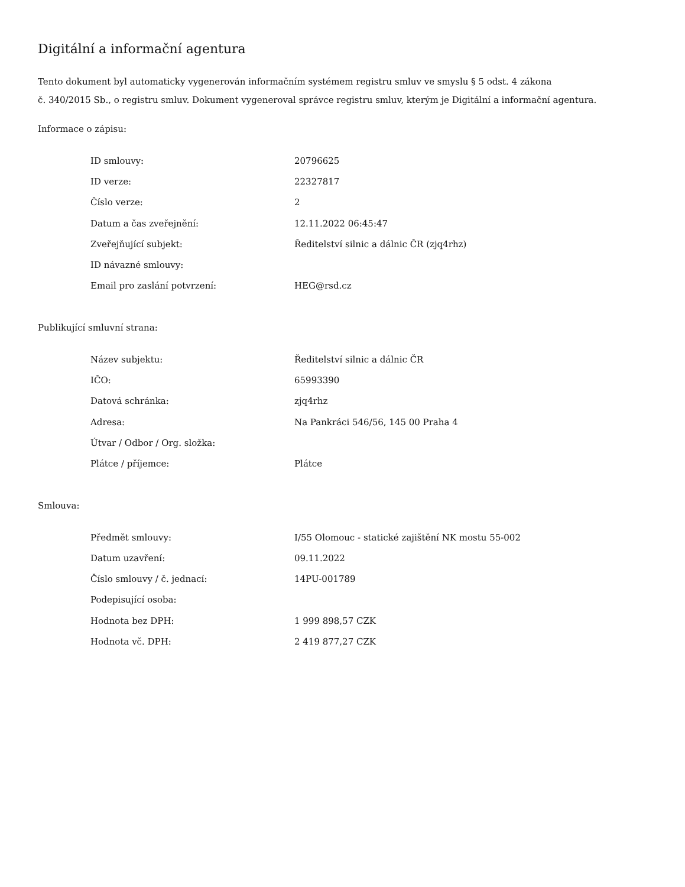Digitální a informační agentura
Tento dokument byl automaticky vygenerován informačním systémem registru smluv ve smyslu § 5 odst. 4 zákona
č. 340/2015 Sb., o registru smluv. Dokument vygeneroval správce registru smluv, kterým je Digitální a informační agentura.
Informace o zápisu:
| ID smlouvy: | 20796625 |
| ID verze: | 22327817 |
| Číslo verze: | 2 |
| Datum a čas zveřejnění: | 12.11.2022 06:45:47 |
| Zveřejňující subjekt: | Ředitelství silnic a dálnic ČR (zjq4rhz) |
| ID návazné smlouvy: | |
| Email pro zaslání potvrzení: | HEG@rsd.cz |
Publikující smluvní strana:
| Název subjektu: | Ředitelství silnic a dálnic ČR |
| IČO: | 65993390 |
| Datová schránka: | zjq4rhz |
| Adresa: | Na Pankráci 546/56, 145 00 Praha 4 |
| Útvar / Odbor / Org. složka: | |
| Plátce / příjemce: | Plátce |
Smlouva:
| Předmět smlouvy: | I/55 Olomouc - statické zajištění NK mostu 55-002 |
| Datum uzavření: | 09.11.2022 |
| Číslo smlouvy / č. jednací: | 14PU-001789 |
| Podepisující osoba: | |
| Hodnota bez DPH: | 1 999 898,57 CZK |
| Hodnota vč. DPH: | 2 419 877,27 CZK |